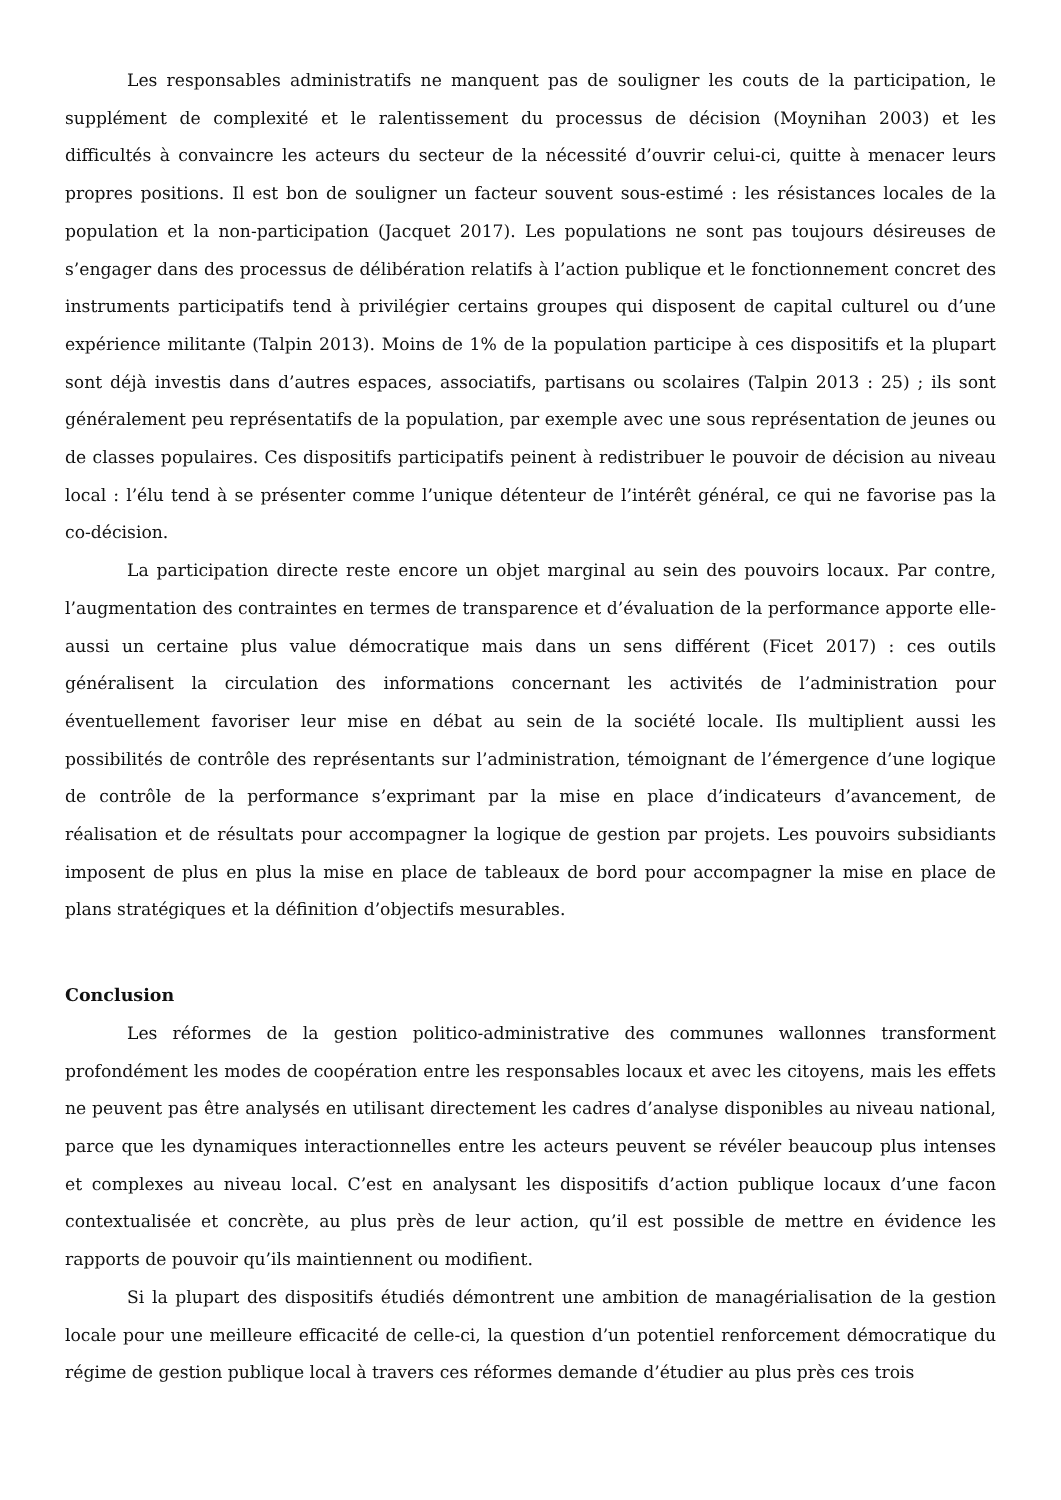Les responsables administratifs ne manquent pas de souligner les couts de la participation, le supplément de complexité et le ralentissement du processus de décision (Moynihan 2003) et les difficultés à convaincre les acteurs du secteur de la nécessité d’ouvrir celui-ci, quitte à menacer leurs propres positions. Il est bon de souligner un facteur souvent sous-estimé : les résistances locales de la population et la non-participation (Jacquet 2017). Les populations ne sont pas toujours désireuses de s’engager dans des processus de délibération relatifs à l’action publique et le fonctionnement concret des instruments participatifs tend à privilégier certains groupes qui disposent de capital culturel ou d’une expérience militante (Talpin 2013). Moins de 1% de la population participe à ces dispositifs et la plupart sont déjà investis dans d’autres espaces, associatifs, partisans ou scolaires (Talpin 2013 : 25) ; ils sont généralement peu représentatifs de la population, par exemple avec une sous représentation de jeunes ou de classes populaires. Ces dispositifs participatifs peinent à redistribuer le pouvoir de décision au niveau local : l’élu tend à se présenter comme l’unique détenteur de l’intérêt général, ce qui ne favorise pas la co-décision.
La participation directe reste encore un objet marginal au sein des pouvoirs locaux. Par contre, l’augmentation des contraintes en termes de transparence et d’évaluation de la performance apporte elle-aussi un certaine plus value démocratique mais dans un sens différent (Ficet 2017) : ces outils généralisent la circulation des informations concernant les activités de l’administration pour éventuellement favoriser leur mise en débat au sein de la société locale. Ils multiplient aussi les possibilités de contrôle des représentants sur l’administration, témoignant de l’émergence d’une logique de contrôle de la performance s’exprimant par la mise en place d’indicateurs d’avancement, de réalisation et de résultats pour accompagner la logique de gestion par projets. Les pouvoirs subsidiants imposent de plus en plus la mise en place de tableaux de bord pour accompagner la mise en place de plans stratégiques et la définition d’objectifs mesurables.
Conclusion
Les réformes de la gestion politico-administrative des communes wallonnes transforment profondément les modes de coopération entre les responsables locaux et avec les citoyens, mais les effets ne peuvent pas être analysés en utilisant directement les cadres d’analyse disponibles au niveau national, parce que les dynamiques interactionnelles entre les acteurs peuvent se révéler beaucoup plus intenses et complexes au niveau local. C’est en analysant les dispositifs d’action publique locaux d’une facon contextualisée et concrète, au plus près de leur action, qu’il est possible de mettre en évidence les rapports de pouvoir qu’ils maintiennent ou modifient.
Si la plupart des dispositifs étudiés démontrent une ambition de managérialisation de la gestion locale pour une meilleure efficacité de celle-ci, la question d’un potentiel renforcement démocratique du régime de gestion publique local à travers ces réformes demande d’étudier au plus près ces trois